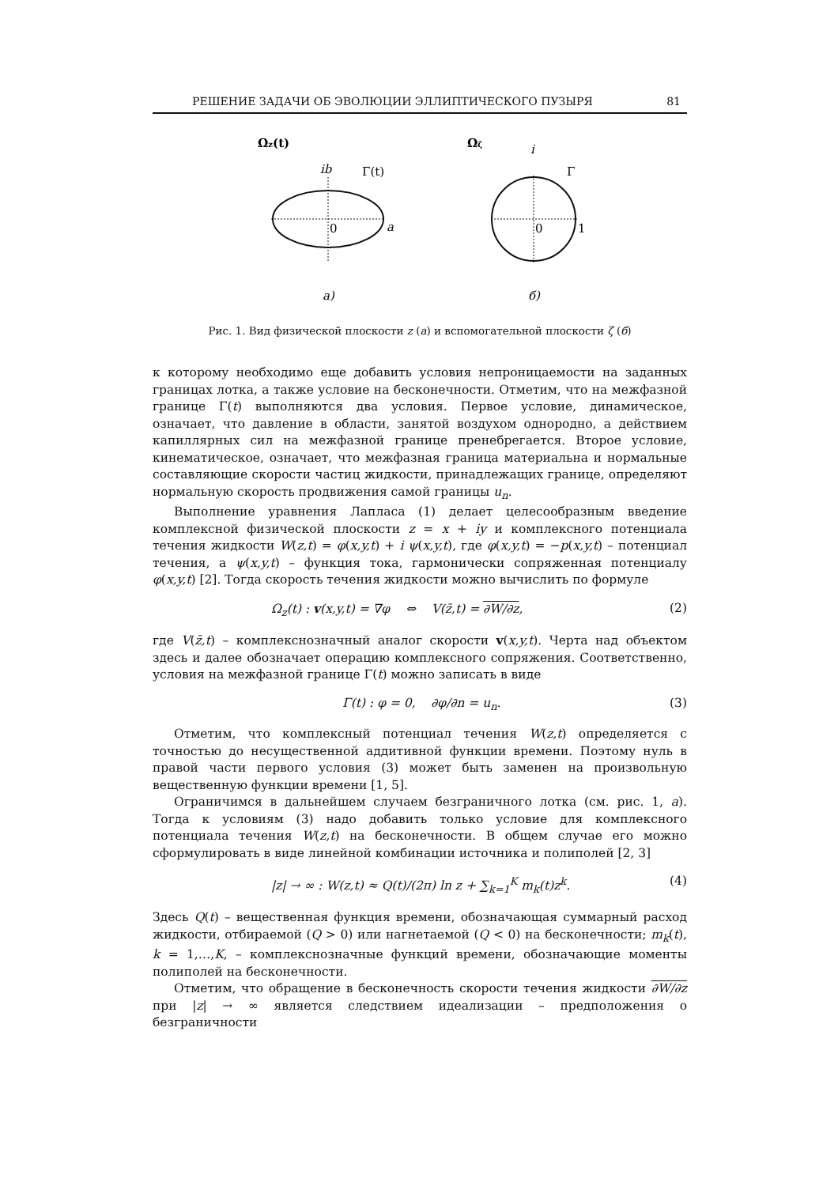РЕШЕНИЕ ЗАДАЧИ ОБ ЭВОЛЮЦИИ ЭЛЛИПТИЧЕСКОГО ПУЗЫРЯ 81
Ωz(t)
ib
Γ(t)
0
a
Ωζ
i
Γ
0
1
a)
б)
Рис. 1. Вид физической плоскости z (a) и вспомогательной плоскости ζ (б)
к которому необходимо еще добавить условия непроницаемости на заданных границах лотка, а также условие на бесконечности. Отметим, что на межфазной границе Γ(t) выполняются два условия. Первое условие, динамическое, означает, что давление в области, занятой воздухом однородно, а действием капиллярных сил на межфазной границе пренебрегается. Второе условие, кинематическое, означает, что межфазная граница материальна и нормальные составляющие скорости частиц жидкости, принадлежащих границе, определяют нормальную скорость продвижения самой границы u<sub>n</sub>.
Выполнение уравнения Лапласа (1) делает целесообразным введение комплексной физической плоскости z = x + iy и комплексного потенциала течения жидкости W(z,t) = φ(x,y,t) + i ψ(x,y,t), где φ(x,y,t) = −p(x,y,t) – потенциал течения, а ψ(x,y,t) – функция тока, гармонически сопряженная потенциалу φ(x,y,t) [2]. Тогда скорость течения жидкости можно вычислить по формуле
Ω<sub>z</sub>(t) : v(x,y,t) = ∇φ ⇔ V(z̄,t) = ∂W/∂z, (2)
где V(z̄,t) – комплекснозначный аналог скорости v(x,y,t). Черта над объектом здесь и далее обозначает операцию комплексного сопряжения. Соответственно, условия на межфазной границе Γ(t) можно записать в виде
Γ(t) : φ = 0, ∂φ/∂n = u<sub>n</sub>. (3)
Отметим, что комплексный потенциал течения W(z,t) определяется с точностью до несущественной аддитивной функции времени. Поэтому нуль в правой части первого условия (3) может быть заменен на произвольную вещественную функции времени [1, 5].
Ограничимся в дальнейшем случаем безграничного лотка (см. рис. 1, a). Тогда к условиям (3) надо добавить только условие для комплексного потенциала течения W(z,t) на бесконечности. В общем случае его можно сформулировать в виде линейной комбинации источника и полиполей [2, 3]
|z| → ∞ : W(z,t) ≈ Q(t)/(2π) ln z + ∑<sub>k=1</sub><sup>K</sup> m<sub>k</sub>(t)z<sup>k</sup>. (4)
Здесь Q(t) – вещественная функция времени, обозначающая суммарный расход жидкости, отбираемой (Q > 0) или нагнетаемой (Q < 0) на бесконечности; m<sub>k</sub>(t), k = 1,…,K, – комплекснозначные функций времени, обозначающие моменты полиполей на бесконечности.
Отметим, что обращение в бесконечность скорости течения жидкости ∂W/∂z при |z| → ∞ является следствием идеализации – предположения о безграничности